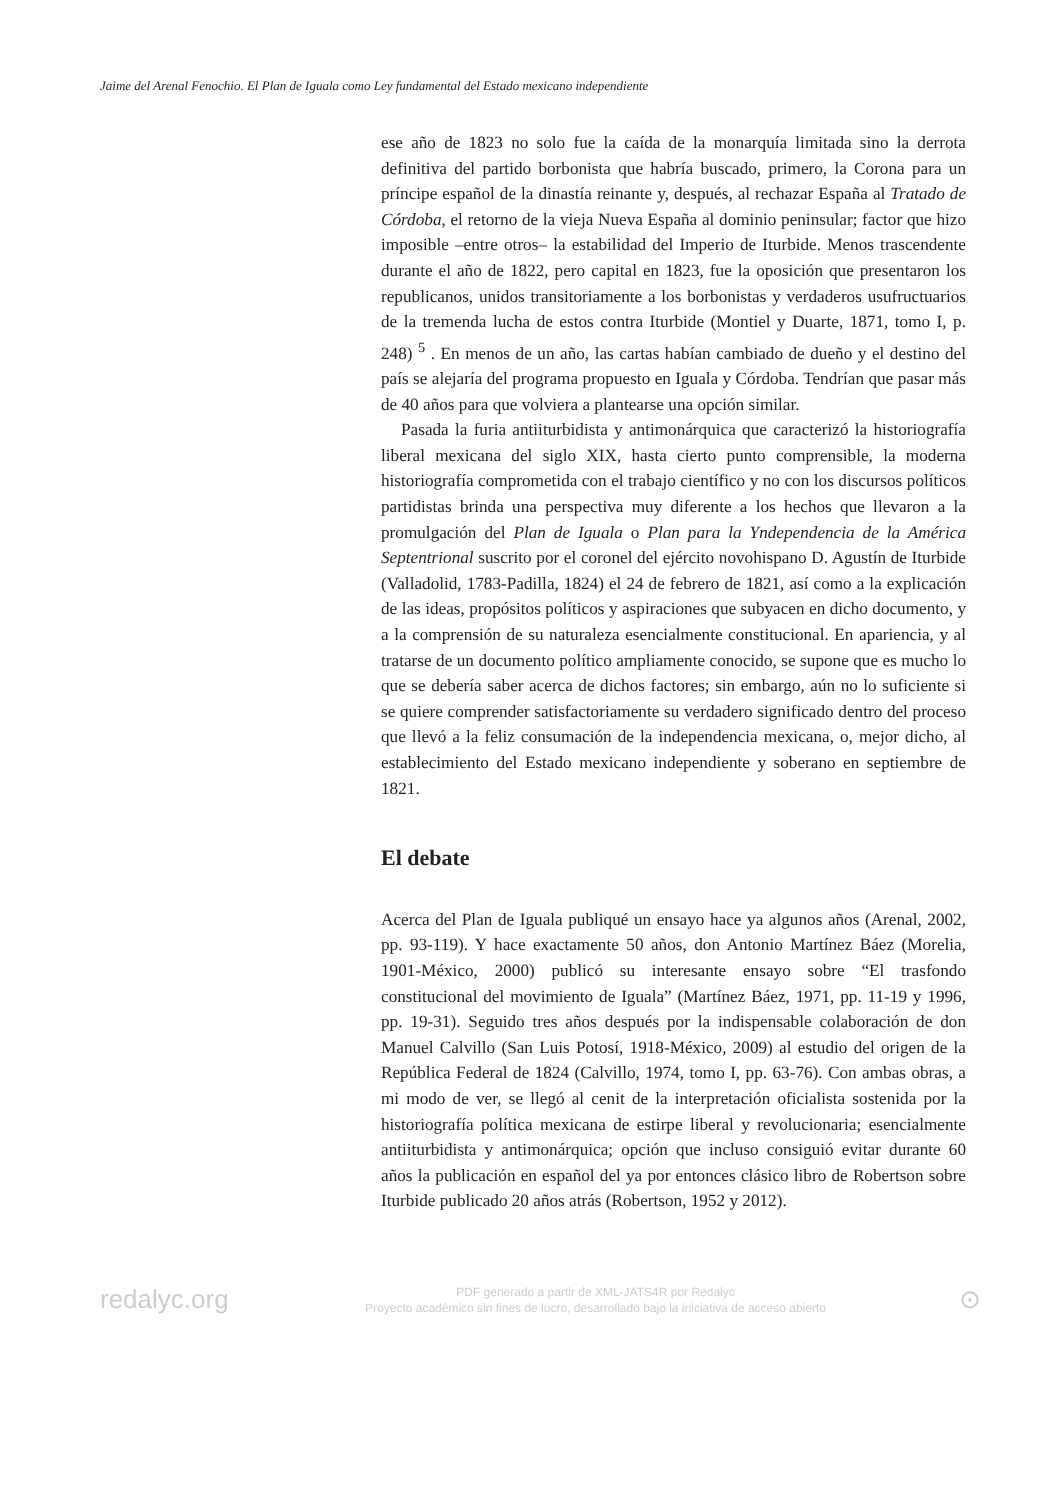Jaime del Arenal Fenochio. El Plan de Iguala como Ley fundamental del Estado mexicano independiente
ese año de 1823 no solo fue la caída de la monarquía limitada sino la derrota definitiva del partido borbonista que habría buscado, primero, la Corona para un príncipe español de la dinastía reinante y, después, al rechazar España al Tratado de Córdoba, el retorno de la vieja Nueva España al dominio peninsular; factor que hizo imposible –entre otros– la estabilidad del Imperio de Iturbide. Menos trascendente durante el año de 1822, pero capital en 1823, fue la oposición que presentaron los republicanos, unidos transitoriamente a los borbonistas y verdaderos usufructuarios de la tremenda lucha de estos contra Iturbide (Montiel y Duarte, 1871, tomo I, p. 248) <sup>5</sup> . En menos de un año, las cartas habían cambiado de dueño y el destino del país se alejaría del programa propuesto en Iguala y Córdoba. Tendrían que pasar más de 40 años para que volviera a plantearse una opción similar.
Pasada la furia antiiturbidista y antimonárquica que caracterizó la historiografía liberal mexicana del siglo XIX, hasta cierto punto comprensible, la moderna historiografía comprometida con el trabajo científico y no con los discursos políticos partidistas brinda una perspectiva muy diferente a los hechos que llevaron a la promulgación del Plan de Iguala o Plan para la Yndependencia de la América Septentrional suscrito por el coronel del ejército novohispano D. Agustín de Iturbide (Valladolid, 1783-Padilla, 1824) el 24 de febrero de 1821, así como a la explicación de las ideas, propósitos políticos y aspiraciones que subyacen en dicho documento, y a la comprensión de su naturaleza esencialmente constitucional. En apariencia, y al tratarse de un documento político ampliamente conocido, se supone que es mucho lo que se debería saber acerca de dichos factores; sin embargo, aún no lo suficiente si se quiere comprender satisfactoriamente su verdadero significado dentro del proceso que llevó a la feliz consumación de la independencia mexicana, o, mejor dicho, al establecimiento del Estado mexicano independiente y soberano en septiembre de 1821.
El debate
Acerca del Plan de Iguala publiqué un ensayo hace ya algunos años (Arenal, 2002, pp. 93-119). Y hace exactamente 50 años, don Antonio Martínez Báez (Morelia, 1901-México, 2000) publicó su interesante ensayo sobre “El trasfondo constitucional del movimiento de Iguala” (Martínez Báez, 1971, pp. 11-19 y 1996, pp. 19-31). Seguido tres años después por la indispensable colaboración de don Manuel Calvillo (San Luis Potosí, 1918-México, 2009) al estudio del origen de la República Federal de 1824 (Calvillo, 1974, tomo I, pp. 63-76). Con ambas obras, a mi modo de ver, se llegó al cenit de la interpretación oficialista sostenida por la historiografía política mexicana de estirpe liberal y revolucionaria; esencialmente antiiturbidista y antimonárquica; opción que incluso consiguió evitar durante 60 años la publicación en español del ya por entonces clásico libro de Robertson sobre Iturbide publicado 20 años atrás (Robertson, 1952 y 2012).
redalyc.org
PDF generado a partir de XML-JATS4R por Redalyc
Proyecto académico sin fines de lucro, desarrollado bajo la iniciativa de acceso abierto
⊙